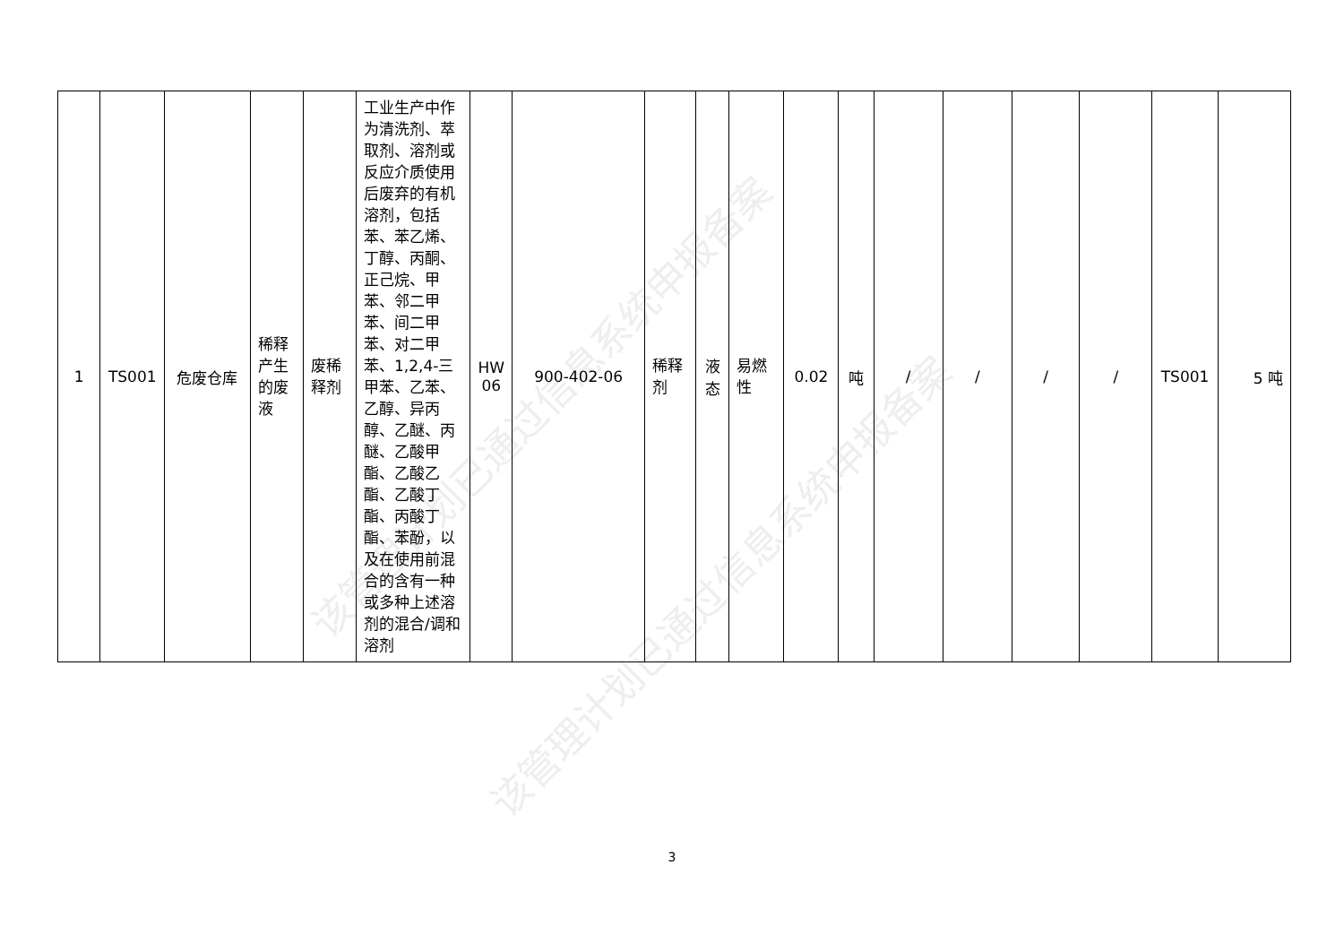该管理计划已通过信息系统申报备案
该管理计划已通过信息系统申报备案
| 1 | TS001 | 危废仓库 | 稀释产生的废液 | 废稀释剂 | 工业生产中作为清洗剂、萃取剂、溶剂或反应介质使用后废弃的有机溶剂，包括苯、苯乙烯、丁醇、丙酮、正己烷、甲苯、邻二甲苯、间二甲苯、对二甲苯、1,2,4-三甲苯、乙苯、乙醇、异丙醇、乙醚、丙醚、乙酸甲酯、乙酸乙酯、乙酸丁酯、丙酸丁酯、苯酚，以及在使用前混合的含有一种或多种上述溶剂的混合/调和溶剂 | HW 06 | 900-402-06 | 稀释剂 | 液态 | 易燃性 | 0.02 | 吨 | / | / | / | / | TS001 | 5 吨 |
3